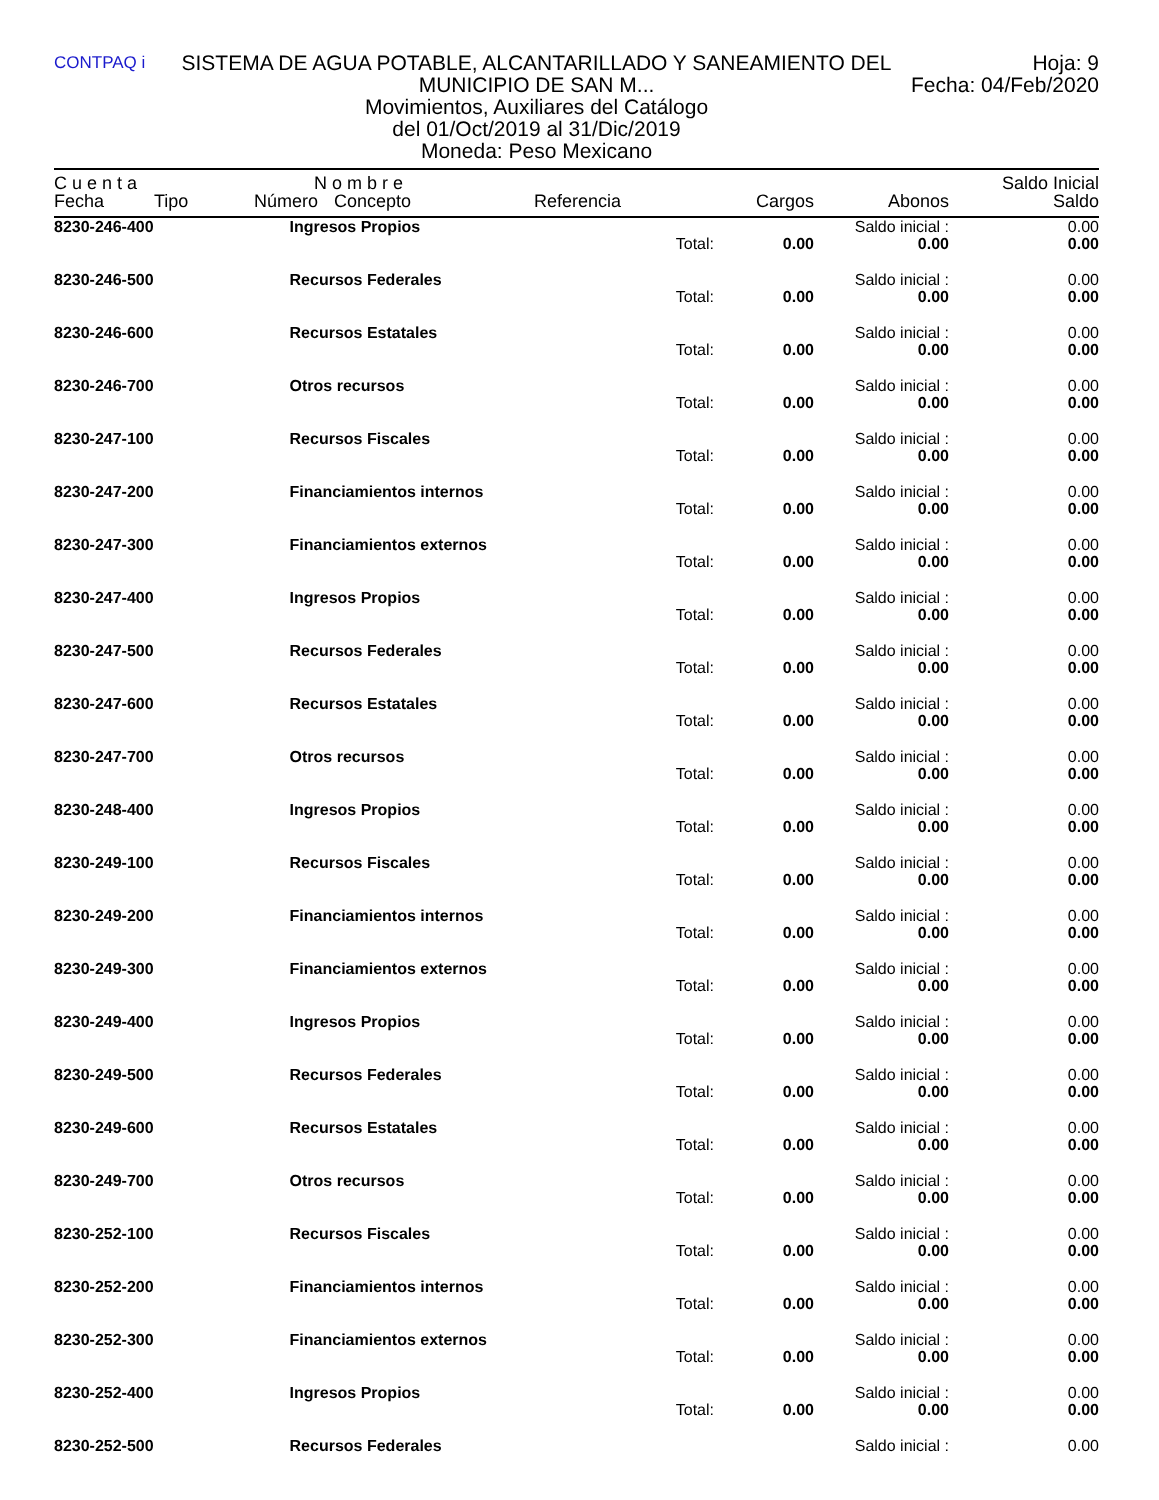CONTPAQ i
SISTEMA DE AGUA POTABLE, ALCANTARILLADO Y SANEAMIENTO DEL MUNICIPIO DE SAN M...
Movimientos, Auxiliares del Catálogo
del 01/Oct/2019 al 31/Dic/2019
Moneda: Peso Mexicano
Hoja: 9
Fecha: 04/Feb/2020
| C u e n t a | | N o m b r e | | | | | Saldo Inicial |
| --- | --- | --- | --- | --- | --- | --- | --- |
| Fecha | Tipo | Número | Concepto | Referencia | Cargos | Abonos | Saldo |
| 8230-246-400 | | Ingresos Propios | | | | Saldo inicial : | 0.00 |
| | | | | Total: | 0.00 | 0.00 | 0.00 |
| 8230-246-500 | | Recursos Federales | | | | Saldo inicial : | 0.00 |
| | | | | Total: | 0.00 | 0.00 | 0.00 |
| 8230-246-600 | | Recursos Estatales | | | | Saldo inicial : | 0.00 |
| | | | | Total: | 0.00 | 0.00 | 0.00 |
| 8230-246-700 | | Otros recursos | | | | Saldo inicial : | 0.00 |
| | | | | Total: | 0.00 | 0.00 | 0.00 |
| 8230-247-100 | | Recursos Fiscales | | | | Saldo inicial : | 0.00 |
| | | | | Total: | 0.00 | 0.00 | 0.00 |
| 8230-247-200 | | Financiamientos internos | | | | Saldo inicial : | 0.00 |
| | | | | Total: | 0.00 | 0.00 | 0.00 |
| 8230-247-300 | | Financiamientos externos | | | | Saldo inicial : | 0.00 |
| | | | | Total: | 0.00 | 0.00 | 0.00 |
| 8230-247-400 | | Ingresos Propios | | | | Saldo inicial : | 0.00 |
| | | | | Total: | 0.00 | 0.00 | 0.00 |
| 8230-247-500 | | Recursos Federales | | | | Saldo inicial : | 0.00 |
| | | | | Total: | 0.00 | 0.00 | 0.00 |
| 8230-247-600 | | Recursos Estatales | | | | Saldo inicial : | 0.00 |
| | | | | Total: | 0.00 | 0.00 | 0.00 |
| 8230-247-700 | | Otros recursos | | | | Saldo inicial : | 0.00 |
| | | | | Total: | 0.00 | 0.00 | 0.00 |
| 8230-248-400 | | Ingresos Propios | | | | Saldo inicial : | 0.00 |
| | | | | Total: | 0.00 | 0.00 | 0.00 |
| 8230-249-100 | | Recursos Fiscales | | | | Saldo inicial : | 0.00 |
| | | | | Total: | 0.00 | 0.00 | 0.00 |
| 8230-249-200 | | Financiamientos internos | | | | Saldo inicial : | 0.00 |
| | | | | Total: | 0.00 | 0.00 | 0.00 |
| 8230-249-300 | | Financiamientos externos | | | | Saldo inicial : | 0.00 |
| | | | | Total: | 0.00 | 0.00 | 0.00 |
| 8230-249-400 | | Ingresos Propios | | | | Saldo inicial : | 0.00 |
| | | | | Total: | 0.00 | 0.00 | 0.00 |
| 8230-249-500 | | Recursos Federales | | | | Saldo inicial : | 0.00 |
| | | | | Total: | 0.00 | 0.00 | 0.00 |
| 8230-249-600 | | Recursos Estatales | | | | Saldo inicial : | 0.00 |
| | | | | Total: | 0.00 | 0.00 | 0.00 |
| 8230-249-700 | | Otros recursos | | | | Saldo inicial : | 0.00 |
| | | | | Total: | 0.00 | 0.00 | 0.00 |
| 8230-252-100 | | Recursos Fiscales | | | | Saldo inicial : | 0.00 |
| | | | | Total: | 0.00 | 0.00 | 0.00 |
| 8230-252-200 | | Financiamientos internos | | | | Saldo inicial : | 0.00 |
| | | | | Total: | 0.00 | 0.00 | 0.00 |
| 8230-252-300 | | Financiamientos externos | | | | Saldo inicial : | 0.00 |
| | | | | Total: | 0.00 | 0.00 | 0.00 |
| 8230-252-400 | | Ingresos Propios | | | | Saldo inicial : | 0.00 |
| | | | | Total: | 0.00 | 0.00 | 0.00 |
| 8230-252-500 | | Recursos Federales | | | | Saldo inicial : | 0.00 |